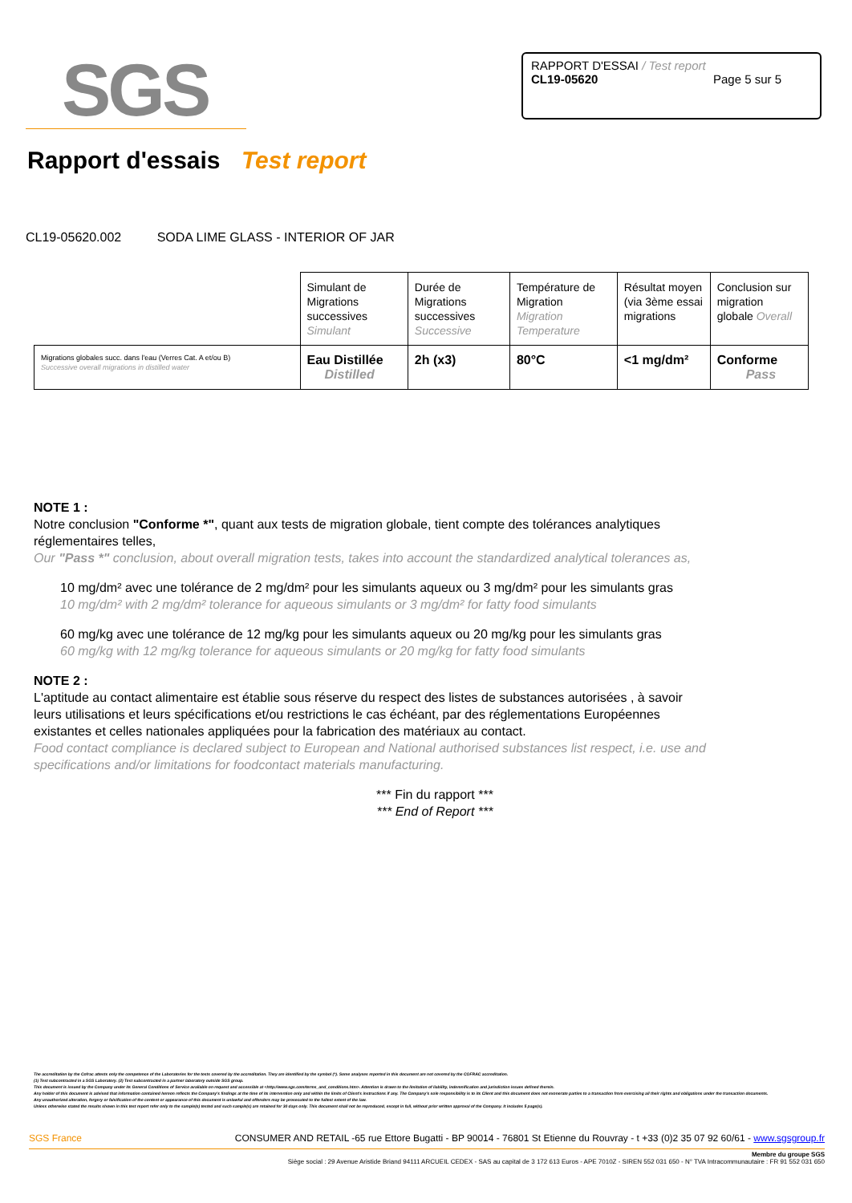SGS
RAPPORT D'ESSAI / Test report
CL19-05620 Page 5 sur 5
Rapport d'essais Test report
CL19-05620.002 SODA LIME GLASS - INTERIOR OF JAR
| | Simulant de Migrations successives Simulant | Durée de Migrations successives Successive | Température de Migration Migration Temperature | Résultat moyen (via 3ème essai migrations | Conclusion sur migration globale Overall |
| Migrations globales succ. dans l'eau (Verres Cat. A et/ou B) Successive overall migrations in distilled water | Eau Distillée Distilled | 2h (x3) | 80°C | <1 mg/dm² | Conforme Pass |
NOTE 1 :
Notre conclusion "Conforme *", quant aux tests de migration globale, tient compte des tolérances analytiques réglementaires telles,
Our "Pass *" conclusion, about overall migration tests, takes into account the standardized analytical tolerances as,
10 mg/dm² avec une tolérance de 2 mg/dm² pour les simulants aqueux ou 3 mg/dm² pour les simulants gras
10 mg/dm² with 2 mg/dm² tolerance for aqueous simulants or 3 mg/dm² for fatty food simulants
60 mg/kg avec une tolérance de 12 mg/kg pour les simulants aqueux ou 20 mg/kg pour les simulants gras
60 mg/kg with 12 mg/kg tolerance for aqueous simulants or 20 mg/kg for fatty food simulants
NOTE 2 :
L'aptitude au contact alimentaire est établie sous réserve du respect des listes de substances autorisées , à savoir leurs utilisations et leurs spécifications et/ou restrictions le cas échéant, par des réglementations Européennes existantes et celles nationales appliquées pour la fabrication des matériaux au contact.
Food contact compliance is declared subject to European and National authorised substances list respect, i.e. use and specifications and/or limitations for foodcontact materials manufacturing.
*** Fin du rapport ***
*** End of Report ***
The accreditation by the Cofrac attests only the competence of the Laboratories for the tests covered by the accreditation. They are identified by the symbol (*). Some analyses reported in this document are not covered by the COFRAC accreditation.
(1) Test subcontracted in a SGS Laboratory. (2) Test subcontracted in a partner laboratory outside SGS group.
This document is issued by the Company under its General Conditions of Service available on request and accessible at <http://www.sgs.com/terms_and_conditions.htm>. Attention is drawn to the limitation of liability, indemnification and jurisdiction issues defined therein.
Any holder of this document is advised that information contained hereon reflects the Company's findings at the time of its intervention only and within the limits of Client's instructions if any. The Company's sole responsibility is to its Client and this document does not exonerate parties to a transaction from exercising all their rights and obligations under the transaction documents.
Any unauthorized alteration, forgery or falsification of the content or appearance of this document is unlawful and offenders may be prosecuted to the fullest extent of the law.
Unless otherwise stated the results shown in this test report refer only to the sample(s) tested and such sample(s) are retained for 30 days only. This document shall not be reproduced, except in full, without prior written approval of the Company. It includes 5 page(s).
SGS France CONSUMER AND RETAIL -65 rue Ettore Bugatti - BP 90014 - 76801 St Etienne du Rouvray - t +33 (0)2 35 07 92 60/61 - www.sgsgroup.fr
Membre du groupe SGS
Siège social : 29 Avenue Aristide Briand 94111 ARCUEIL CEDEX - SAS au capital de 3 172 613 Euros - APE 7010Z - SIREN 552 031 650 - N° TVA Intracommunautaire : FR 91 552 031 650